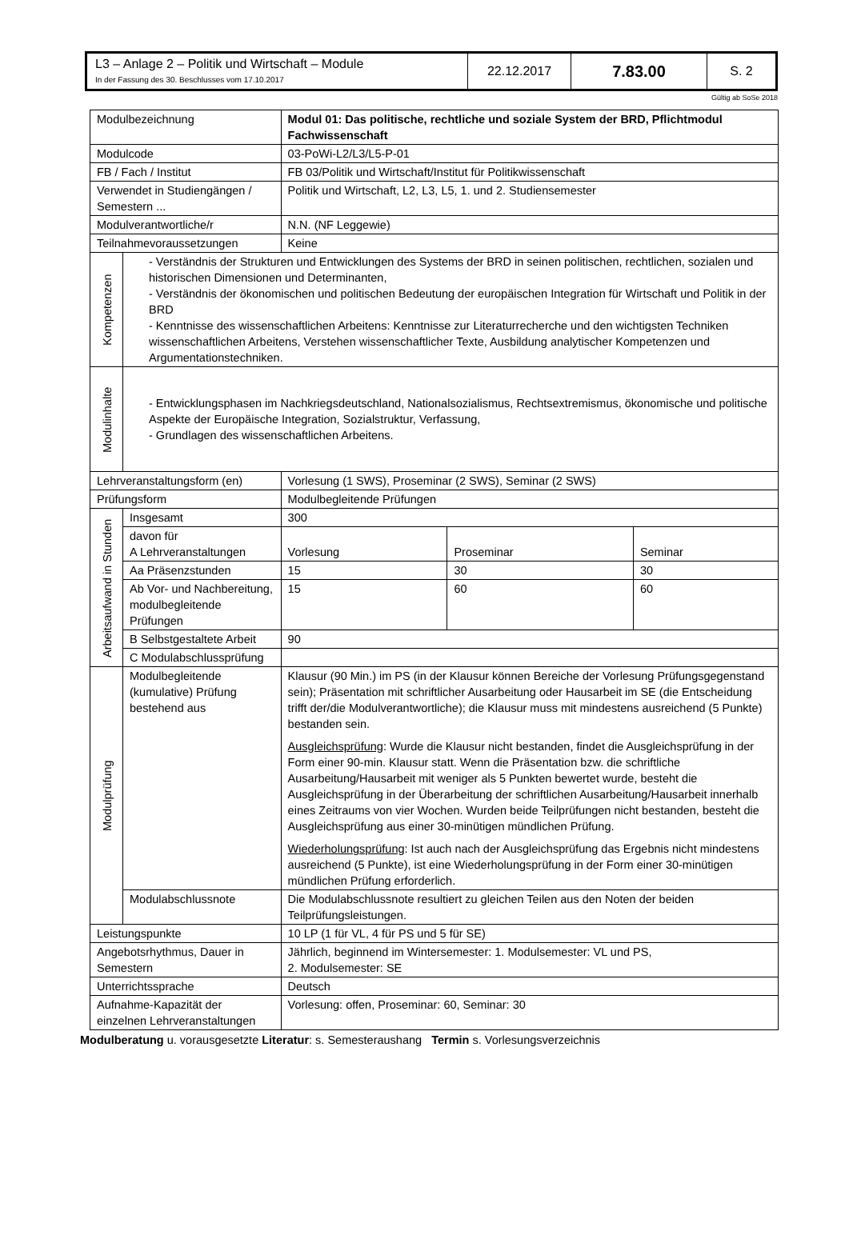| L3 – Anlage 2 – Politik und Wirtschaft – Module In der Fassung des 30. Beschlusses vom 17.10.2017 | 22.12.2017 | 7.83.00 | S. 2 |
Gültig ab SoSe 2018
| Modulbezeichnung | | Modul 01: Das politische, rechtliche und soziale System der BRD, Pflichtmodul Fachwissenschaft | | |
| Modulcode | | 03-PoWi-L2/L3/L5-P-01 | | |
| FB / Fach / Institut | | FB 03/Politik und Wirtschaft/Institut für Politikwissenschaft | | |
| Verwendet in Studiengängen / Semestern ... | | Politik und Wirtschaft, L2, L3, L5, 1. und 2. Studiensemester | | |
| Modulverantwortliche/r | | N.N. (NF Leggewie) | | |
| Teilnahmevoraussetzungen | | Keine | | |
| Kompetenzen | - Verständnis der Strukturen und Entwicklungen des Systems der BRD in seinen politischen, rechtlichen, sozialen und historischen Dimensionen und Determinanten, - Verständnis der ökonomischen und politischen Bedeutung der europäischen Integration für Wirtschaft und Politik in der BRD - Kenntnisse des wissenschaftlichen Arbeitens: Kenntnisse zur Literaturrecherche und den wichtigsten Techniken wissenschaftlichen Arbeitens, Verstehen wissenschaftlicher Texte, Ausbildung analytischer Kompetenzen und Argumentationstechniken. | | | |
| Modulinhalte | - Entwicklungsphasen im Nachkriegsdeutschland, Nationalsozialismus, Rechtsextremismus, ökonomische und politische Aspekte der Europäische Integration, Sozialstruktur, Verfassung, - Grundlagen des wissenschaftlichen Arbeitens. | | | |
| Lehrveranstaltungsform (en) | | Vorlesung (1 SWS), Proseminar (2 SWS), Seminar (2 SWS) | | |
| Prüfungsform | | Modulbegleitende Prüfungen | | |
| Arbeitsaufwand in Stunden | Insgesamt | 300 | | |
| | davon für A Lehrveranstaltungen | Vorlesung | Proseminar | Seminar |
| | Aa Präsenzstunden | 15 | 30 | 30 |
| | Ab Vor- und Nachbereitung, modulbegleitende Prüfungen | 15 | 60 | 60 |
| | B Selbstgestaltete Arbeit | 90 | | |
| | C Modulabschlussprüfung | | | |
| Modulprüfung | Modulbegleitende (kumulative) Prüfung bestehend aus | Klausur (90 Min.) im PS (in der Klausur können Bereiche der Vorlesung Prüfungsgegenstand sein); Präsentation mit schriftlicher Ausarbeitung oder Hausarbeit im SE (die Entscheidung trifft der/die Modulverantwortliche); die Klausur muss mit mindestens ausreichend (5 Punkte) bestanden sein. Ausgleichsprüfung : Wurde die Klausur nicht bestanden, findet die Ausgleichsprüfung in der Form einer 90-min. Klausur statt. Wenn die Präsentation bzw. die schriftliche Ausarbeitung/Hausarbeit mit weniger als 5 Punkten bewertet wurde, besteht die Ausgleichsprüfung in der Überarbeitung der schriftlichen Ausarbeitung/Hausarbeit innerhalb eines Zeitraums von vier Wochen. Wurden beide Teilprüfungen nicht bestanden, besteht die Ausgleichsprüfung aus einer 30-minütigen mündlichen Prüfung. Wiederholungsprüfung : Ist auch nach der Ausgleichsprüfung das Ergebnis nicht mindestens ausreichend (5 Punkte), ist eine Wiederholungsprüfung in der Form einer 30-minütigen mündlichen Prüfung erforderlich. | | |
| | Modulabschlussnote | Die Modulabschlussnote resultiert zu gleichen Teilen aus den Noten der beiden Teilprüfungsleistungen. | | |
| Leistungspunkte | | 10 LP (1 für VL, 4 für PS und 5 für SE) | | |
| Angebotsrhythmus, Dauer in Semestern | | Jährlich, beginnend im Wintersemester: 1. Modulsemester: VL und PS, 2. Modulsemester: SE | | |
| Unterrichtssprache | | Deutsch | | |
| Aufnahme-Kapazität der einzelnen Lehrveranstaltungen | | Vorlesung: offen, Proseminar: 60, Seminar: 30 | | |
Modulberatung u. vorausgesetzte Literatur: s. Semesteraushang Termin s. Vorlesungsverzeichnis